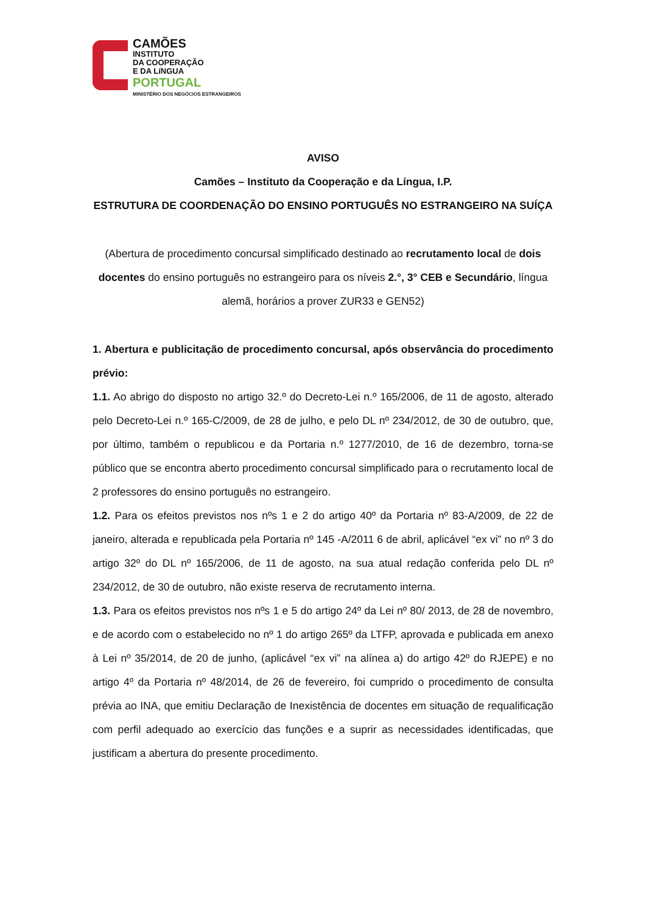CAMÕES
INSTITUTO
DA COOPERAÇÃO
E DA LíNGUA
PORTUGAL
MINISTÉRIO DOS NEGÓCIOS ESTRANGEIROS
AVISO
Camões – Instituto da Cooperação e da Língua, I.P.
ESTRUTURA DE COORDENAÇÃO DO ENSINO PORTUGUÊS NO ESTRANGEIRO NA SUÍÇA
(Abertura de procedimento concursal simplificado destinado ao recrutamento local de dois docentes do ensino português no estrangeiro para os níveis 2.°, 3° CEB e Secundário, língua alemã, horários a prover ZUR33 e GEN52)
1. Abertura e publicitação de procedimento concursal, após observância do procedimento prévio:
1.1. Ao abrigo do disposto no artigo 32.º do Decreto-Lei n.º 165/2006, de 11 de agosto, alterado pelo Decreto-Lei n.º 165-C/2009, de 28 de julho, e pelo DL nº 234/2012, de 30 de outubro, que, por último, também o republicou e da Portaria n.º 1277/2010, de 16 de dezembro, torna-se público que se encontra aberto procedimento concursal simplificado para o recrutamento local de 2 professores do ensino português no estrangeiro.
1.2. Para os efeitos previstos nos nºs 1 e 2 do artigo 40º da Portaria nº 83-A/2009, de 22 de janeiro, alterada e republicada pela Portaria nº 145 -A/2011 6 de abril, aplicável “ex vi” no nº 3 do artigo 32º do DL nº 165/2006, de 11 de agosto, na sua atual redação conferida pelo DL nº 234/2012, de 30 de outubro, não existe reserva de recrutamento interna.
1.3. Para os efeitos previstos nos nºs 1 e 5 do artigo 24º da Lei nº 80/ 2013, de 28 de novembro, e de acordo com o estabelecido no nº 1 do artigo 265º da LTFP, aprovada e publicada em anexo à Lei nº 35/2014, de 20 de junho, (aplicável “ex vi” na alínea a) do artigo 42º do RJEPE) e no artigo 4º da Portaria nº 48/2014, de 26 de fevereiro, foi cumprido o procedimento de consulta prévia ao INA, que emitiu Declaração de Inexistência de docentes em situação de requalificação com perfil adequado ao exercício das funções e a suprir as necessidades identificadas, que justificam a abertura do presente procedimento.